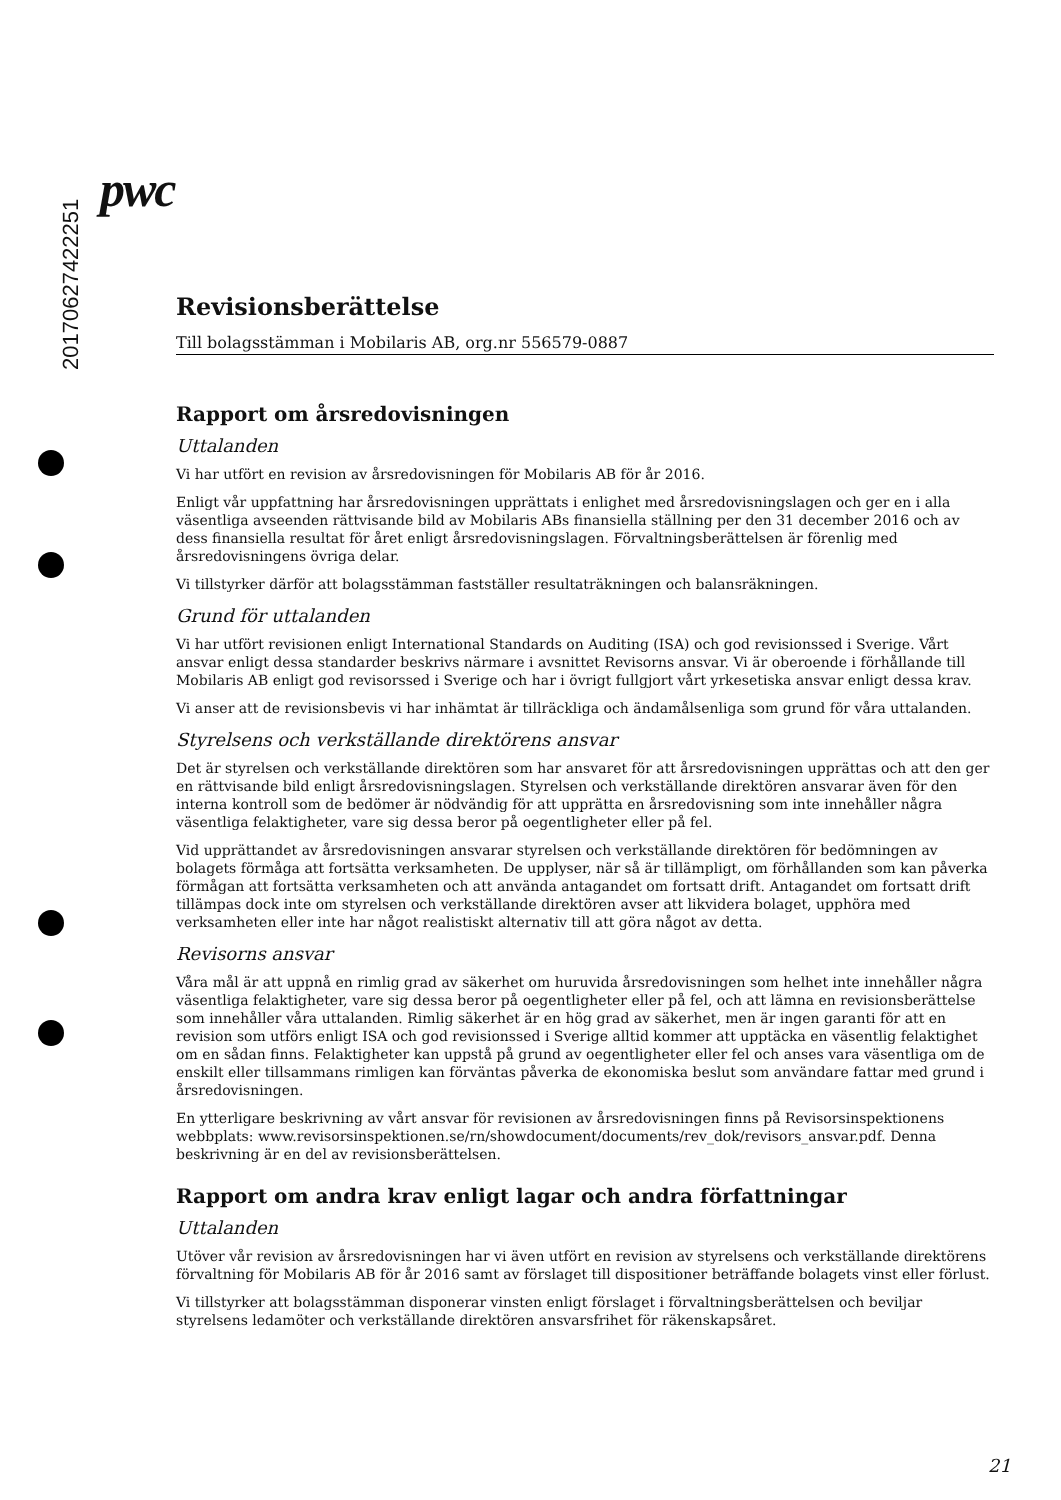20170627422251
pwc
Revisionsberättelse
Till bolagsstämman i Mobilaris AB, org.nr 556579-0887
Rapport om årsredovisningen
Uttalanden
Vi har utfört en revision av årsredovisningen för Mobilaris AB för år 2016.
Enligt vår uppfattning har årsredovisningen upprättats i enlighet med årsredovisningslagen och ger en i alla väsentliga avseenden rättvisande bild av Mobilaris ABs finansiella ställning per den 31 december 2016 och av dess finansiella resultat för året enligt årsredovisningslagen. Förvaltningsberättelsen är förenlig med årsredovisningens övriga delar.
Vi tillstyrker därför att bolagsstämman fastställer resultaträkningen och balansräkningen.
Grund för uttalanden
Vi har utfört revisionen enligt International Standards on Auditing (ISA) och god revisionssed i Sverige. Vårt ansvar enligt dessa standarder beskrivs närmare i avsnittet Revisorns ansvar. Vi är oberoende i förhållande till Mobilaris AB enligt god revisorssed i Sverige och har i övrigt fullgjort vårt yrkesetiska ansvar enligt dessa krav.
Vi anser att de revisionsbevis vi har inhämtat är tillräckliga och ändamålsenliga som grund för våra uttalanden.
Styrelsens och verkställande direktörens ansvar
Det är styrelsen och verkställande direktören som har ansvaret för att årsredovisningen upprättas och att den ger en rättvisande bild enligt årsredovisningslagen. Styrelsen och verkställande direktören ansvarar även för den interna kontroll som de bedömer är nödvändig för att upprätta en årsredovisning som inte innehåller några väsentliga felaktigheter, vare sig dessa beror på oegentligheter eller på fel.
Vid upprättandet av årsredovisningen ansvarar styrelsen och verkställande direktören för bedömningen av bolagets förmåga att fortsätta verksamheten. De upplyser, när så är tillämpligt, om förhållanden som kan påverka förmågan att fortsätta verksamheten och att använda antagandet om fortsatt drift. Antagandet om fortsatt drift tillämpas dock inte om styrelsen och verkställande direktören avser att likvidera bolaget, upphöra med verksamheten eller inte har något realistiskt alternativ till att göra något av detta.
Revisorns ansvar
Våra mål är att uppnå en rimlig grad av säkerhet om huruvida årsredovisningen som helhet inte innehåller några väsentliga felaktigheter, vare sig dessa beror på oegentligheter eller på fel, och att lämna en revisionsberättelse som innehåller våra uttalanden. Rimlig säkerhet är en hög grad av säkerhet, men är ingen garanti för att en revision som utförs enligt ISA och god revisionssed i Sverige alltid kommer att upptäcka en väsentlig felaktighet om en sådan finns. Felaktigheter kan uppstå på grund av oegentligheter eller fel och anses vara väsentliga om de enskilt eller tillsammans rimligen kan förväntas påverka de ekonomiska beslut som användare fattar med grund i årsredovisningen.
En ytterligare beskrivning av vårt ansvar för revisionen av årsredovisningen finns på Revisorsinspektionens webbplats: www.revisorsinspektionen.se/rn/showdocument/documents/rev_dok/revisors_ansvar.pdf. Denna beskrivning är en del av revisionsberättelsen.
Rapport om andra krav enligt lagar och andra författningar
Uttalanden
Utöver vår revision av årsredovisningen har vi även utfört en revision av styrelsens och verkställande direktörens förvaltning för Mobilaris AB för år 2016 samt av förslaget till dispositioner beträffande bolagets vinst eller förlust.
Vi tillstyrker att bolagsstämman disponerar vinsten enligt förslaget i förvaltningsberättelsen och beviljar styrelsens ledamöter och verkställande direktören ansvarsfrihet för räkenskapsåret.
21